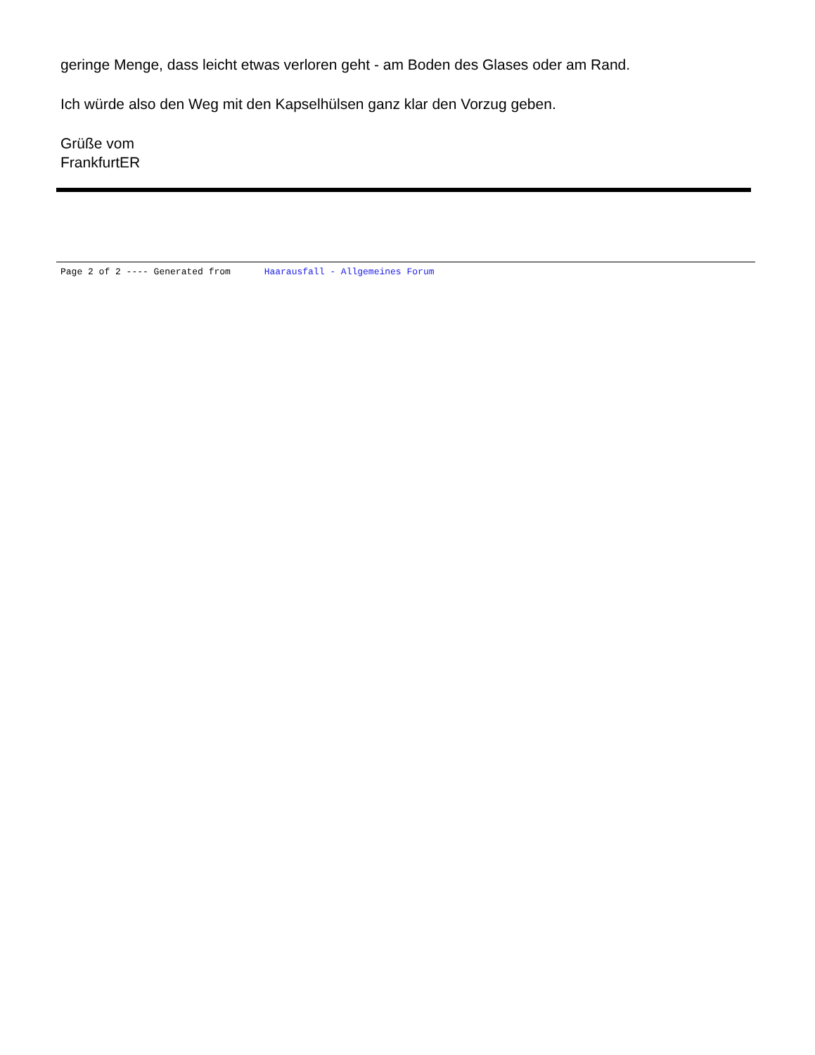geringe Menge, dass leicht etwas verloren geht - am Boden des Glases oder am Rand.
Ich würde also den Weg mit den Kapselhülsen ganz klar den Vorzug geben.
Grüße vom
FrankfurtER
Page 2 of 2 ---- Generated from Haarausfall - Allgemeines Forum